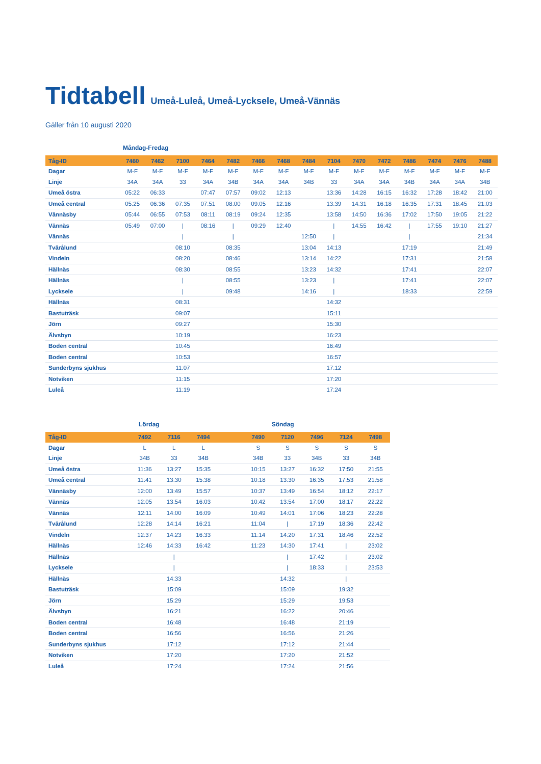Tidtabell
Umeå-Luleå, Umeå-Lycksele, Umeå-Vännäs
Gäller från 10 augusti 2020
Måndag-Fredag
| Tåg-ID | 7460 | 7462 | 7100 | 7464 | 7482 | 7466 | 7468 | 7484 | 7104 | 7470 | 7472 | 7486 | 7474 | 7476 | 7488 |
| --- | --- | --- | --- | --- | --- | --- | --- | --- | --- | --- | --- | --- | --- | --- | --- |
| Dagar | M-F | M-F | M-F | M-F | M-F | M-F | M-F | M-F | M-F | M-F | M-F | M-F | M-F | M-F | M-F |
| Linje | 34A | 34A | 33 | 34A | 34B | 34A | 34A | 34B | 33 | 34A | 34A | 34B | 34A | 34A | 34B |
| Umeå östra | 05:22 | 06:33 | | 07:47 | 07:57 | 09:02 | 12:13 | | 13:36 | 14:28 | 16:15 | 16:32 | 17:28 | 18:42 | 21:00 |
| Umeå central | 05:25 | 06:36 | 07:35 | 07:51 | 08:00 | 09:05 | 12:16 | | 13:39 | 14:31 | 16:18 | 16:35 | 17:31 | 18:45 | 21:03 |
| Vännäsby | 05:44 | 06:55 | 07:53 | 08:11 | 08:19 | 09:24 | 12:35 | | 13:58 | 14:50 | 16:36 | 17:02 | 17:50 | 19:05 | 21:22 |
| Vännäs | 05:49 | 07:00 | / | 08:16 | / | 09:29 | 12:40 | | / | 14:55 | 16:42 | / | 17:55 | 19:10 | 21:27 |
| Vännäs | | | / | | / | | | 12:50 | / | | | / | | | 21:34 |
| Tvärålund | | | 08:10 | | 08:35 | | | 13:04 | 14:13 | | | 17:19 | | | 21:49 |
| Vindeln | | | 08:20 | | 08:46 | | | 13:14 | 14:22 | | | 17:31 | | | 21:58 |
| Hällnäs | | | 08:30 | | 08:55 | | | 13:23 | 14:32 | | | 17:41 | | | 22:07 |
| Hällnäs | | | / | | 08:55 | | | 13:23 | / | | | 17:41 | | | 22:07 |
| Lycksele | | | / | | 09:48 | | | 14:16 | / | | | 18:33 | | | 22:59 |
| Hällnäs | | | 08:31 | | | | | | 14:32 | | | | | | |
| Bastuträsk | | | 09:07 | | | | | | 15:11 | | | | | | |
| Jörn | | | 09:27 | | | | | | 15:30 | | | | | | |
| Älvsbyn | | | 10:19 | | | | | | 16:23 | | | | | | |
| Boden central | | | 10:45 | | | | | | 16:49 | | | | | | |
| Boden central | | | 10:53 | | | | | | 16:57 | | | | | | |
| Sunderbyns sjukhus | | | 11:07 | | | | | | 17:12 | | | | | | |
| Notviken | | | 11:15 | | | | | | 17:20 | | | | | | |
| Luleå | | | 11:19 | | | | | | 17:24 | | | | | | |
Lördag Söndag
| Tåg-ID | 7492 | 7116 | 7494 | | 7490 | 7120 | 7496 | 7124 | 7498 |
| --- | --- | --- | --- | --- | --- | --- | --- | --- | --- |
| Dagar | L | L | L | | S | S | S | S | S |
| Linje | 34B | 33 | 34B | | 34B | 33 | 34B | 33 | 34B |
| Umeå östra | 11:36 | 13:27 | 15:35 | | 10:15 | 13:27 | 16:32 | 17:50 | 21:55 |
| Umeå central | 11:41 | 13:30 | 15:38 | | 10:18 | 13:30 | 16:35 | 17:53 | 21:58 |
| Vännäsby | 12:00 | 13:49 | 15:57 | | 10:37 | 13:49 | 16:54 | 18:12 | 22:17 |
| Vännäs | 12:05 | 13:54 | 16:03 | | 10:42 | 13:54 | 17:00 | 18:17 | 22:22 |
| Vännäs | 12:11 | 14:00 | 16:09 | | 10:49 | 14:01 | 17:06 | 18:23 | 22:28 |
| Tvärålund | 12:28 | 14:14 | 16:21 | | 11:04 | / | 17:19 | 18:36 | 22:42 |
| Vindeln | 12:37 | 14:23 | 16:33 | | 11:14 | 14:20 | 17:31 | 18:46 | 22:52 |
| Hällnäs | 12:46 | 14:33 | 16:42 | | 11:23 | 14:30 | 17:41 | / | 23:02 |
| Hällnäs | | / | | | | / | 17:42 | / | 23:02 |
| Lycksele | | / | | | | / | 18:33 | / | 23:53 |
| Hällnäs | | 14:33 | | | | 14:32 | | / | |
| Bastuträsk | | 15:09 | | | | 15:09 | | 19:32 | |
| Jörn | | 15:29 | | | | 15:29 | | 19:53 | |
| Älvsbyn | | 16:21 | | | | 16:22 | | 20:46 | |
| Boden central | | 16:48 | | | | 16:48 | | 21:19 | |
| Boden central | | 16:56 | | | | 16:56 | | 21:26 | |
| Sunderbyns sjukhus | | 17:12 | | | | 17:12 | | 21:44 | |
| Notviken | | 17:20 | | | | 17:20 | | 21:52 | |
| Luleå | | 17:24 | | | | 17:24 | | 21:56 | |